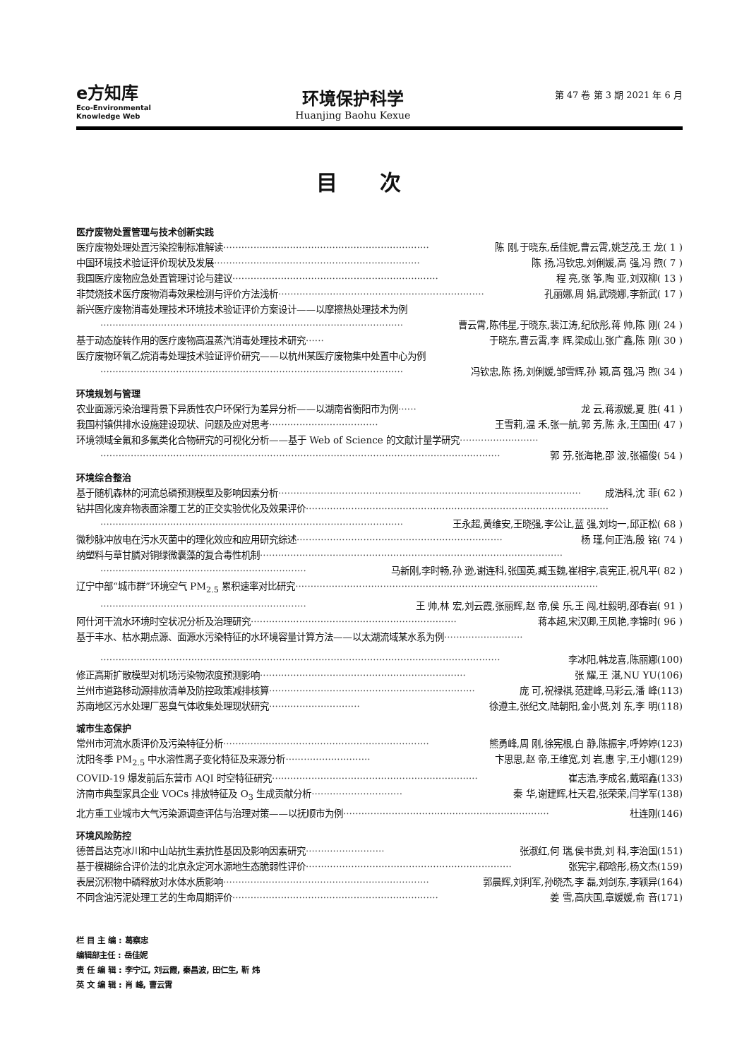e方知库
Eco-Environmental
Knowledge Web
环境保护科学
Huanjing Baohu Kexue
第 47 卷 第 3 期 2021 年 6 月
目次
医疗废物处置管理与技术创新实践
医疗废物处理处置污染控制标准解读 ···································································· 陈 刚,于晓东,岳佳妮,曹云霄,姚芝茂,王 龙( 1 )
中国环境技术验证评价现状及发展 ···································································· 陈 扬,冯钦忠,刘俐媛,高 强,冯 煦( 7 )
我国医疗废物应急处置管理讨论与建议 ···································································· 程 亮,张 筝,陶 亚,刘双柳( 13 )
非焚烧技术医疗废物消毒效果检测与评价方法浅析 ···································································· 孔丽娜,周 娟,武晓娜,李新武( 17 )
新兴医疗废物消毒处理技术环境技术验证评价方案设计——以摩擦热处理技术为例
···································································································· 曹云霄,陈伟星,于晓东,裴江涛,纪欣彤,蒋 帅,陈 刚( 24 )
基于动态旋转作用的医疗废物高温蒸汽消毒处理技术研究 ······ 于晓东,曹云霄,李 辉,梁成山,张广鑫,陈 刚( 30 )
医疗废物环氧乙烷消毒处理技术验证评价研究——以杭州某医疗废物集中处置中心为例
···································································································· 冯钦忠,陈 扬,刘俐媛,邹雪辉,孙 颖,高 强,冯 煦( 34 )
环境规划与管理
农业面源污染治理背景下异质性农户环保行为差异分析——以湖南省衡阳市为例 ······ 龙 云,蒋淑媛,夏 胜( 41 )
我国村镇供排水设施建设现状、问题及应对思考 ···································· 王雪莉,温 禾,张一航,郭 芳,陈 永,王国田( 47 )
环境领域全氟和多氟类化合物研究的可视化分析——基于 Web of Science 的文献计量学研究 ··························
···································································································································· 郭 芬,张海艳,邵 波,张福俊( 54 )
环境综合整治
基于随机森林的河流总磷预测模型及影响因素分析 ···································································································· 成浩科,沈 菲( 62 )
钻井固化废弃物表面涂覆工艺的正交实验优化及效果评价 ····································································································
···································································································· 王永超,黄维安,王晓强,李公让,蓝 强,刘均一,邱正松( 68 )
微秒脉冲放电在污水灭菌中的理化效应和应用研究综述 ···································································· 杨 瑾,何正浩,殷 铭( 74 )
纳塑料与草甘膦对铜绿微囊藻的复合毒性机制 ····································································································
···································································· 马新刚,李时畅,孙 逊,谢连科,张国英,臧玉魏,崔相宇,袁宪正,祝凡平( 82 )
辽宁中部“城市群”环境空气 PM<sub>2.5</sub> 累积速率对比研究 ····································································································
···································································· 王 帅,林 宏,刘云霞,张丽辉,赵 帝,侯 乐,王 闯,杜毅明,邵春岩( 91 )
阿什河干流水环境时空状况分析及治理研究 ···································································· 蒋本超,宋汉卿,王凤艳,李锦时( 96 )
基于丰水、枯水期点源、面源水污染特征的水环境容量计算方法——以太湖流域某水系为例 ··························
···································································································································· 李冰阳,韩龙喜,陈丽娜(100)
修正高斯扩散模型对机场污染物浓度预测影响 ···································································· 张 耀,王 湛,NU YU(106)
兰州市道路移动源排放清单及防控政策减排核算 ···································································· 庞 可,祝禄祺,范建峰,马彩云,潘 峰(113)
苏南地区污水处理厂恶臭气体收集处理现状研究 ······························ 徐遵主,张纪文,陆朝阳,金小贤,刘 东,李 明(118)
城市生态保护
常州市河流水质评价及污染特征分析 ···································································· 熊勇峰,周 刚,徐宪根,白 静,陈振宇,呼婷婷(123)
沈阳冬季 PM<sub>2.5</sub> 中水溶性离子变化特征及来源分析 ···························· 卞思思,赵 帝,王维宽,刘 岩,惠 宇,王小娜(129)
COVID-19 爆发前后东营市 AQI 时空特征研究 ···································································· 崔志浩,李成名,戴昭鑫(133)
济南市典型家具企业 VOCs 排放特征及 O<sub>3</sub> 生成贡献分析 ······························ 秦 华,谢建辉,杜天君,张荣荣,闫学军(138)
北方重工业城市大气污染源调查评估与治理对策——以抚顺市为例 ···································································· 杜连刚(146)
环境风险防控
德普昌达克冰川和中山站抗生素抗性基因及影响因素研究 ·························· 张淑红,何 瑞,侯书贵,刘 科,李治国(151)
基于模糊综合评价法的北京永定河水源地生态脆弱性评价 ···································································· 张宪宇,郗晗彤,杨文杰(159)
表层沉积物中磷释放对水体水质影响 ···································································· 郭晨辉,刘利军,孙晓杰,李 磊,刘剑东,李颖异(164)
不同含油污泥处理工艺的生命周期评价 ···································································· 姜 雪,高庆国,章媛媛,俞 音(171)
栏 目 主 编 : 葛察忠
编辑部主任 : 岳佳妮
责 任 编 辑 : 李宁江, 刘云霞, 秦昌波, 田仁生, 靳 炜
英 文 编 辑 : 肖 峰, 曹云霄